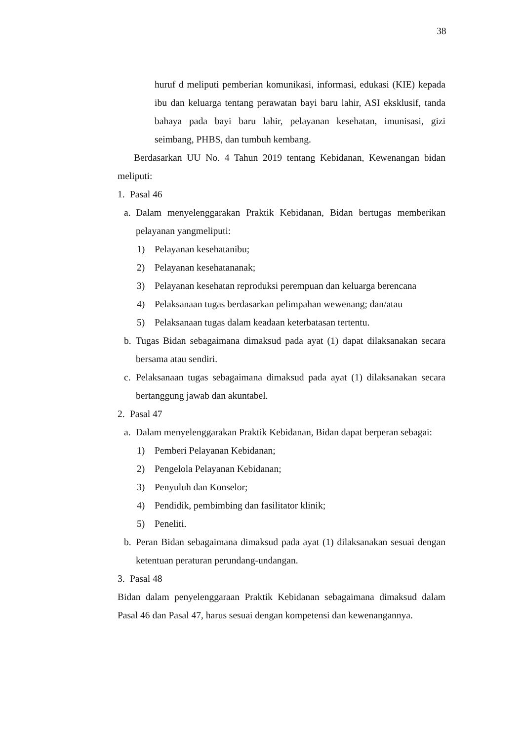38
huruf d meliputi pemberian komunikasi, informasi, edukasi (KIE) kepada ibu dan keluarga tentang perawatan bayi baru lahir, ASI eksklusif, tanda bahaya pada bayi baru lahir, pelayanan kesehatan, imunisasi, gizi seimbang, PHBS, dan tumbuh kembang.
Berdasarkan UU No. 4 Tahun 2019 tentang Kebidanan, Kewenangan bidan meliputi:
1. Pasal 46
a. Dalam menyelenggarakan Praktik Kebidanan, Bidan bertugas memberikan pelayanan yangmeliputi:
1) Pelayanan kesehatanibu;
2) Pelayanan kesehatananak;
3) Pelayanan kesehatan reproduksi perempuan dan keluarga berencana
4) Pelaksanaan tugas berdasarkan pelimpahan wewenang; dan/atau
5) Pelaksanaan tugas dalam keadaan keterbatasan tertentu.
b. Tugas Bidan sebagaimana dimaksud pada ayat (1) dapat dilaksanakan secara bersama atau sendiri.
c. Pelaksanaan tugas sebagaimana dimaksud pada ayat (1) dilaksanakan secara bertanggung jawab dan akuntabel.
2. Pasal 47
a. Dalam menyelenggarakan Praktik Kebidanan, Bidan dapat berperan sebagai:
1) Pemberi Pelayanan Kebidanan;
2) Pengelola Pelayanan Kebidanan;
3) Penyuluh dan Konselor;
4) Pendidik, pembimbing dan fasilitator klinik;
5) Peneliti.
b. Peran Bidan sebagaimana dimaksud pada ayat (1) dilaksanakan sesuai dengan ketentuan peraturan perundang-undangan.
3. Pasal 48
Bidan dalam penyelenggaraan Praktik Kebidanan sebagaimana dimaksud dalam Pasal 46 dan Pasal 47, harus sesuai dengan kompetensi dan kewenangannya.